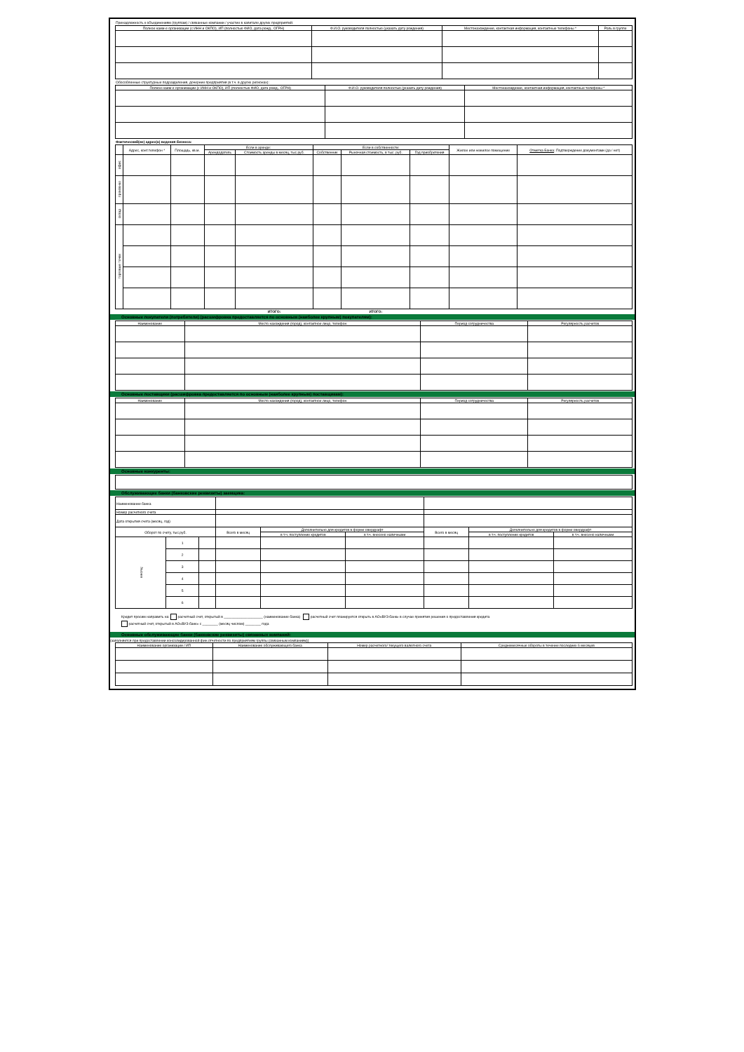Принадлежность к объединениям (группам) / связанные компании / участие в капитале других предприятий:
| Полное наим-е организации (с ИНН и ОКПО), ИП (полностью ФИО, дата рожд., ОГРН) | Ф.И.О. руководителя полностью (указать дату рождения) | Местонахождение, контактная информация, контактные телефоны * | Роль в группе |
| --- | --- | --- | --- |
Обособленные структурные подразделения, дочерние предприятия (в т.ч. в других регионах):
| Полное наим-е организации (с ИНН и ОКПО), ИП (полностью ФИО, дата рожд., ОГРН) | Ф.И.О. руководителя полностью (указать дату рождения) | Местонахождение, контактная информация, контактные телефоны * |
| --- | --- | --- |
Фактический(ие) адрес(а) ведения бизнеса:
| | Адрес, конт.телефон * | Площадь, кв.м. | Если в аренде: | | Если в собственности: | | | Жилое или нежилое помещение | Отметка Банка : Подтверждение документами (да / нет) |
| --- | --- | --- | --- | --- | --- | --- | --- | --- | --- |
| | | | Арендодатель | Стоимость аренды в месяц, тыс.руб. | Собственник | Рыночная стоимость, в тыс. руб. | Год приобретения | | |
| офис | | | | | | | | | |
| произв-во | | | | | | | | | |
| склад | | | | | | | | | |
| торговые точки | | | | | | | | | |
| | | | | ИТОГО: | | ИТОГО: | | | |
Основные покупатели (потребители) (расшифровка предоставляется по основным (наиболее крупным) покупателям):
| Наименование | Место нахождения (город), контактное лицо, телефон | Период сотрудничества | Регулярность расчетов |
| --- | --- | --- | --- |
Основные поставщики (расшифровка предоставляется по основным (наиболее крупным) поставщикам):
| Наименование | Место нахождения (город), контактное лицо, телефон | Период сотрудничества | Регулярность расчетов |
| --- | --- | --- | --- |
Основные конкуренты:
Обслуживающие банки (банковские реквизиты) заемщика:
| Наименование банка | | | | | | | | |
| Номер расчетного счета | | | | | | | | |
| Дата открытия счета (месяц, год) | | | | | | | | |
| Оборот по счету, тыс.руб. | | | Всего в месяц | Дополнительно для кредитов в форме овердрафт | | Всего в месяц | Дополнительно для кредитов в форме овердрафт | |
| | | | | в т.ч. поступление кредитов | в т.ч. внесено наличными | | в т.ч. поступление кредитов | в т.ч. внесено наличными |
| месяц: | 1 | | | | | | | |
| | 2 | | | | | | | |
| | 3 | | | | | | | |
| | 4 | | | | | | | |
| | 5 | | | | | | | |
| | 6 | | | | | | | |
Кредит просим направить на: расчетный счет, открытый в ____________________ (наименование банка) расчетный счет планируется открыть в АО«ВУЗ-банк» в случае принятия решения о предоставления кредита
расчетный счет, открытый в АО«ВУЗ-банк» с ________ (месяц числом) ________ года
Основные обслуживающие банки (банковские реквизиты) связанных компаний:
(заполняется при предоставлении консолидированной фин.отчетности по предприятиям группы (связанным компаниям))
| Наименование организации / ИП | Наименование обслуживающего банка | Номер расчетного/ текущего валютного счета | Среднемесячные обороты в течение последних 6 месяцев |
| --- | --- | --- | --- |